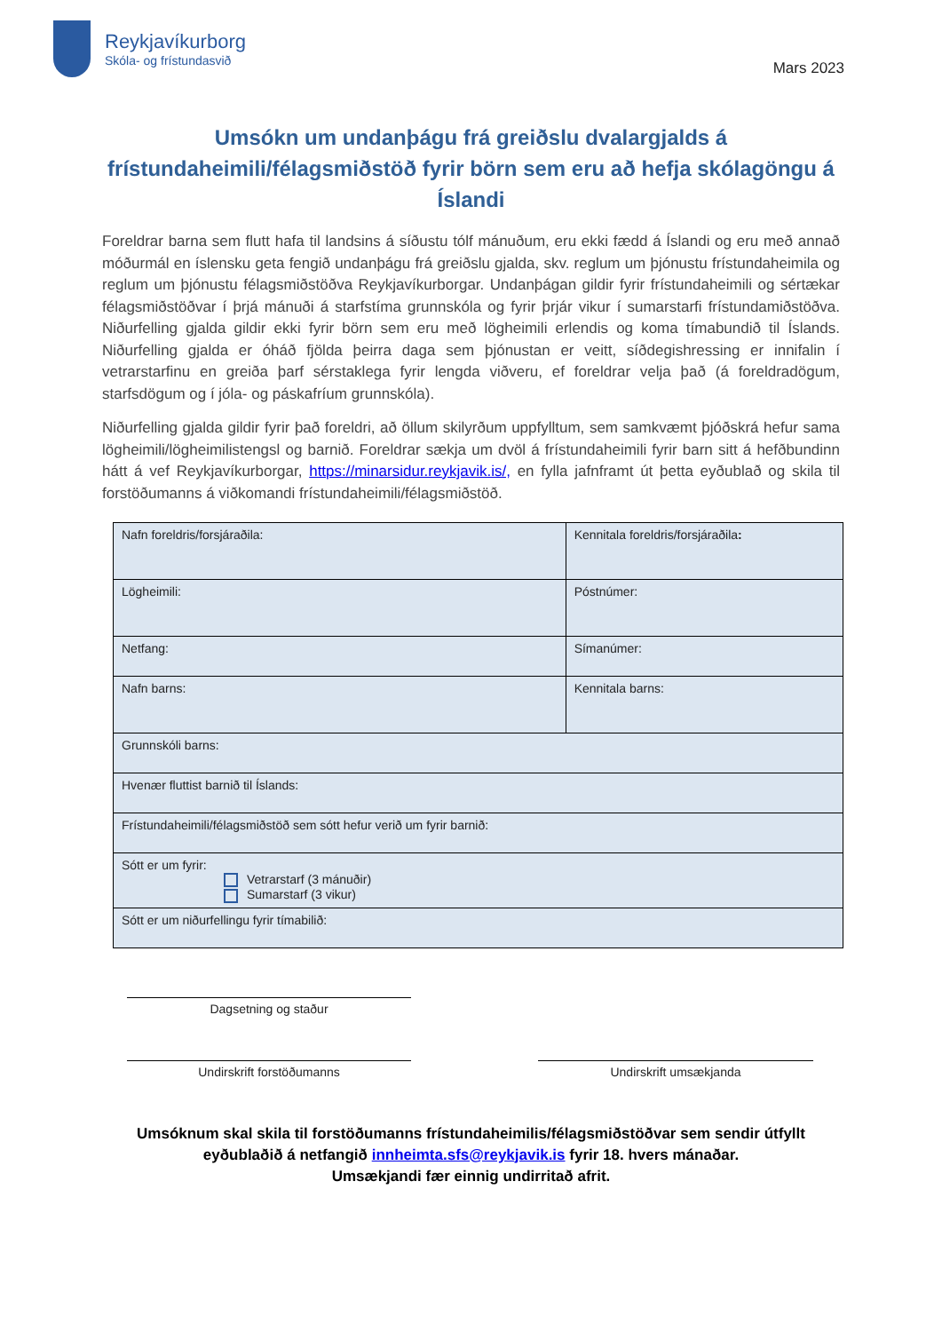Reykjavíkurborg
Skóla- og frístundasvið
Mars 2023
Umsókn um undanþágu frá greiðslu dvalargjalds á frístundaheimili/félagsmiðstöð fyrir börn sem eru að hefja skólagöngu á Íslandi
Foreldrar barna sem flutt hafa til landsins á síðustu tólf mánuðum, eru ekki fædd á Íslandi og eru með annað móðurmál en íslensku geta fengið undanþágu frá greiðslu gjalda, skv. reglum um þjónustu frístundaheimila og reglum um þjónustu félagsmiðstöðva Reykjavíkurborgar. Undanþágan gildir fyrir frístundaheimili og sértækar félagsmiðstöðvar í þrjá mánuði á starfstíma grunnskóla og fyrir þrjár vikur í sumarstarfi frístundamiðstöðva. Niðurfelling gjalda gildir ekki fyrir börn sem eru með lögheimili erlendis og koma tímabundið til Íslands. Niðurfelling gjalda er óháð fjölda þeirra daga sem þjónustan er veitt, síðdegishressing er innifalin í vetrarstarfinu en greiða þarf sérstaklega fyrir lengda viðveru, ef foreldrar velja það (á foreldradögum, starfsdögum og í jóla- og páskafríum grunnskóla).
Niðurfelling gjalda gildir fyrir það foreldri, að öllum skilyrðum uppfylltum, sem samkvæmt þjóðskrá hefur sama lögheimili/lögheimilistengsl og barnið. Foreldrar sækja um dvöl á frístundaheimili fyrir barn sitt á hefðbundinn hátt á vef Reykjavíkurborgar, https://minarsidur.reykjavik.is/, en fylla jafnframt út þetta eyðublað og skila til forstöðumanns á viðkomandi frístundaheimili/félagsmiðstöð.
| Nafn foreldris/forsjáraðila: | Kennitala foreldris/forsjáraðila : |
| Lögheimili: | Póstnúmer: |
| Netfang: | Símanúmer: |
| Nafn barns: | Kennitala barns: |
| Grunnskóli barns: | |
| Hvenær fluttist barnið til Íslands: | |
| Frístundaheimili/félagsmiðstöð sem sótt hefur verið um fyrir barnið: | |
| Sótt er um fyrir: Vetrarstarf (3 mánuðir) Sumarstarf (3 vikur) | |
| Sótt er um niðurfellingu fyrir tímabilið: | |
Dagsetning og staður
Undirskrift forstöðumanns Undirskrift umsækjanda
Umsóknum skal skila til forstöðumanns frístundaheimilis/félagsmiðstöðvar sem sendir útfyllt
eyðublaðið á netfangið innheimta.sfs@reykjavik.is fyrir 18. hvers mánaðar.
Umsækjandi fær einnig undirritað afrit.